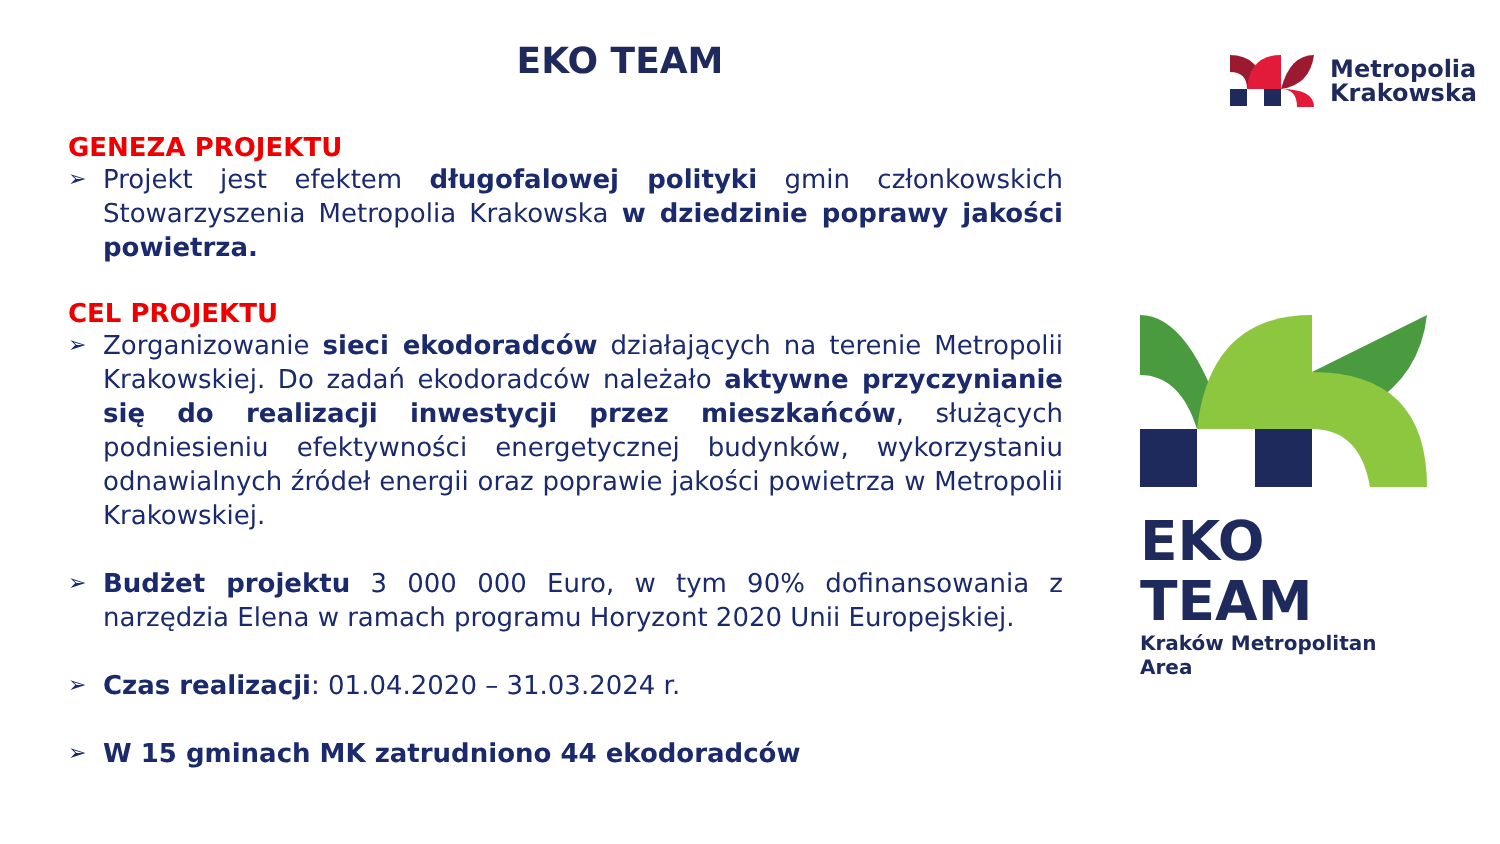EKO TEAM
Metropolia
Krakowska
GENEZA PROJEKTU
➢ Projekt jest efektem długofalowej polityki gmin członkowskich Stowarzyszenia Metropolia Krakowska w dziedzinie poprawy jakości powietrza.
CEL PROJEKTU
➢ Zorganizowanie sieci ekodoradców działających na terenie Metropolii Krakowskiej. Do zadań ekodoradców należało aktywne przyczynianie się do realizacji inwestycji przez mieszkańców, służących podniesieniu efektywności energetycznej budynków, wykorzystaniu odnawialnych źródeł energii oraz poprawie jakości powietrza w Metropolii Krakowskiej.
➢ Budżet projektu 3 000 000 Euro, w tym 90% dofinansowania z narzędzia Elena w ramach programu Horyzont 2020 Unii Europejskiej.
➢ Czas realizacji: 01.04.2020 – 31.03.2024 r.
➢ W 15 gminach MK zatrudniono 44 ekodoradców
EKO TEAM
Kraków Metropolitan Area